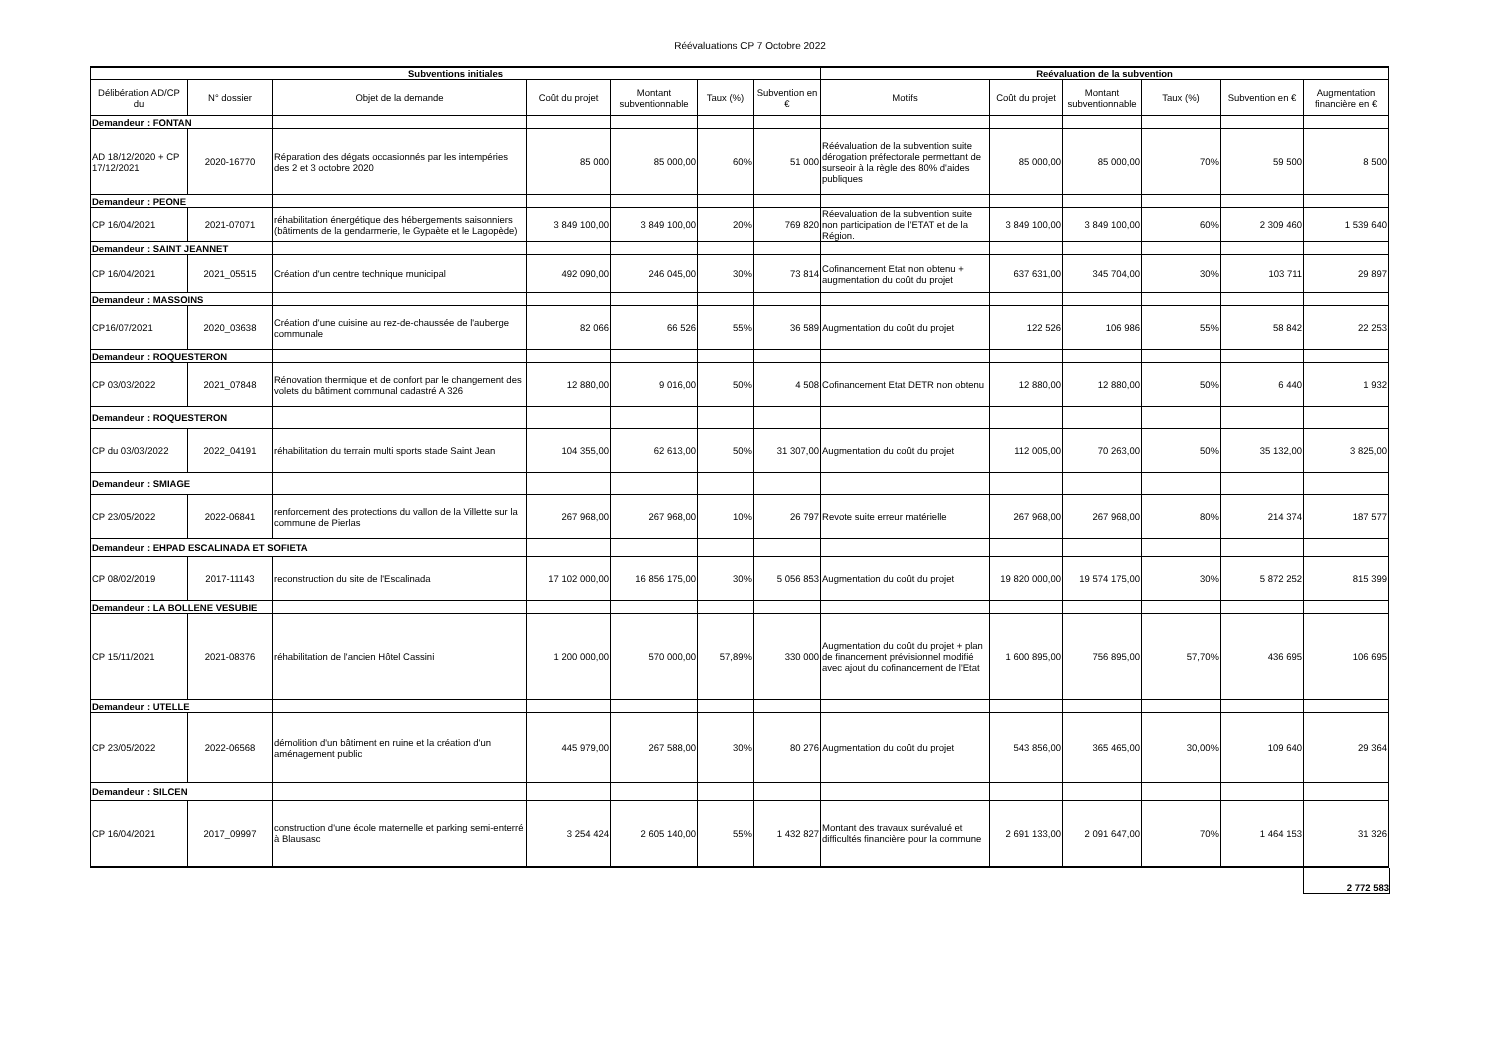Réévaluations CP 7 Octobre 2022
| Subventions initiales | | | | | | | Reévaluation de la subvention | | | | | |
| --- | --- | --- | --- | --- | --- | --- | --- | --- | --- | --- | --- | --- |
| Délibération AD/CP du | N° dossier | Objet de la demande | Coût du projet | Montant subventionnable | Taux (%) | Subvention en € | Motifs | Coût du projet | Montant subventionnable | Taux (%) | Subvention en € | Augmentation financière en € |
| Demandeur : FONTAN | | | | | | | | | | | | |
| AD 18/12/2020 + CP 17/12/2021 | 2020-16770 | Réparation des dégats occasionnés par les intempéries des 2 et 3 octobre 2020 | 85 000 | 85 000,00 | 60% | 51 000 | Réévaluation de la subvention suite dérogation préfectorale permettant de surseoir à la règle des 80% d'aides publiques | 85 000,00 | 85 000,00 | 70% | 59 500 | 8 500 |
| Demandeur : PEONE | | | | | | | | | | | | |
| CP 16/04/2021 | 2021-07071 | réhabilitation énergétique des hébergements saisonniers (bâtiments de la gendarmerie, le Gypaète et le Lagopède) | 3 849 100,00 | 3 849 100,00 | 20% | 769 820 | Réevaluation de la subvention suite non participation de l'ETAT et de la Région. | 3 849 100,00 | 3 849 100,00 | 60% | 2 309 460 | 1 539 640 |
| Demandeur : SAINT JEANNET | | | | | | | | | | | | |
| CP 16/04/2021 | 2021_05515 | Création d'un centre technique municipal | 492 090,00 | 246 045,00 | 30% | 73 814 | Cofinancement Etat non obtenu + augmentation du coût du projet | 637 631,00 | 345 704,00 | 30% | 103 711 | 29 897 |
| Demandeur : MASSOINS | | | | | | | | | | | | |
| CP16/07/2021 | 2020_03638 | Création d'une cuisine au rez-de-chaussée de l'auberge communale | 82 066 | 66 526 | 55% | 36 589 | Augmentation du coût du projet | 122 526 | 106 986 | 55% | 58 842 | 22 253 |
| Demandeur : ROQUESTERON | | | | | | | | | | | | |
| CP 03/03/2022 | 2021_07848 | Rénovation thermique et de confort par le changement des volets du bâtiment communal cadastré A 326 | 12 880,00 | 9 016,00 | 50% | 4 508 | Cofinancement Etat DETR non obtenu | 12 880,00 | 12 880,00 | 50% | 6 440 | 1 932 |
| Demandeur : ROQUESTERON | | | | | | | | | | | | |
| CP du 03/03/2022 | 2022_04191 | réhabilitation du terrain multi sports stade Saint Jean | 104 355,00 | 62 613,00 | 50% | 31 307,00 | Augmentation du coût du projet | 112 005,00 | 70 263,00 | 50% | 35 132,00 | 3 825,00 |
| Demandeur : SMIAGE | | | | | | | | | | | | |
| CP 23/05/2022 | 2022-06841 | renforcement des protections du vallon de la Villette sur la commune de Pierlas | 267 968,00 | 267 968,00 | 10% | 26 797 | Revote suite erreur matérielle | 267 968,00 | 267 968,00 | 80% | 214 374 | 187 577 |
| Demandeur : EHPAD ESCALINADA ET SOFIETA | | | | | | | | | | | | |
| CP 08/02/2019 | 2017-11143 | reconstruction du site de l'Escalinada | 17 102 000,00 | 16 856 175,00 | 30% | 5 056 853 | Augmentation du coût du projet | 19 820 000,00 | 19 574 175,00 | 30% | 5 872 252 | 815 399 |
| Demandeur : LA BOLLENE VESUBIE | | | | | | | | | | | | |
| CP 15/11/2021 | 2021-08376 | réhabilitation de l'ancien Hôtel Cassini | 1 200 000,00 | 570 000,00 | 57,89% | 330 000 | Augmentation du coût du projet + plan de financement prévisionnel modifié avec ajout du cofinancement de l'Etat | 1 600 895,00 | 756 895,00 | 57,70% | 436 695 | 106 695 |
| Demandeur : UTELLE | | | | | | | | | | | | |
| CP 23/05/2022 | 2022-06568 | démolition d'un bâtiment en ruine et la création d'un aménagement public | 445 979,00 | 267 588,00 | 30% | 80 276 | Augmentation du coût du projet | 543 856,00 | 365 465,00 | 30,00% | 109 640 | 29 364 |
| Demandeur : SILCEN | | | | | | | | | | | | |
| CP 16/04/2021 | 2017_09997 | construction d'une école maternelle et parking semi-enterré à Blausasc | 3 254 424 | 2 605 140,00 | 55% | 1 432 827 | Montant des travaux surévalué et difficultés financière pour la commune | 2 691 133,00 | 2 091 647,00 | 70% | 1 464 153 | 31 326 |
2 772 583